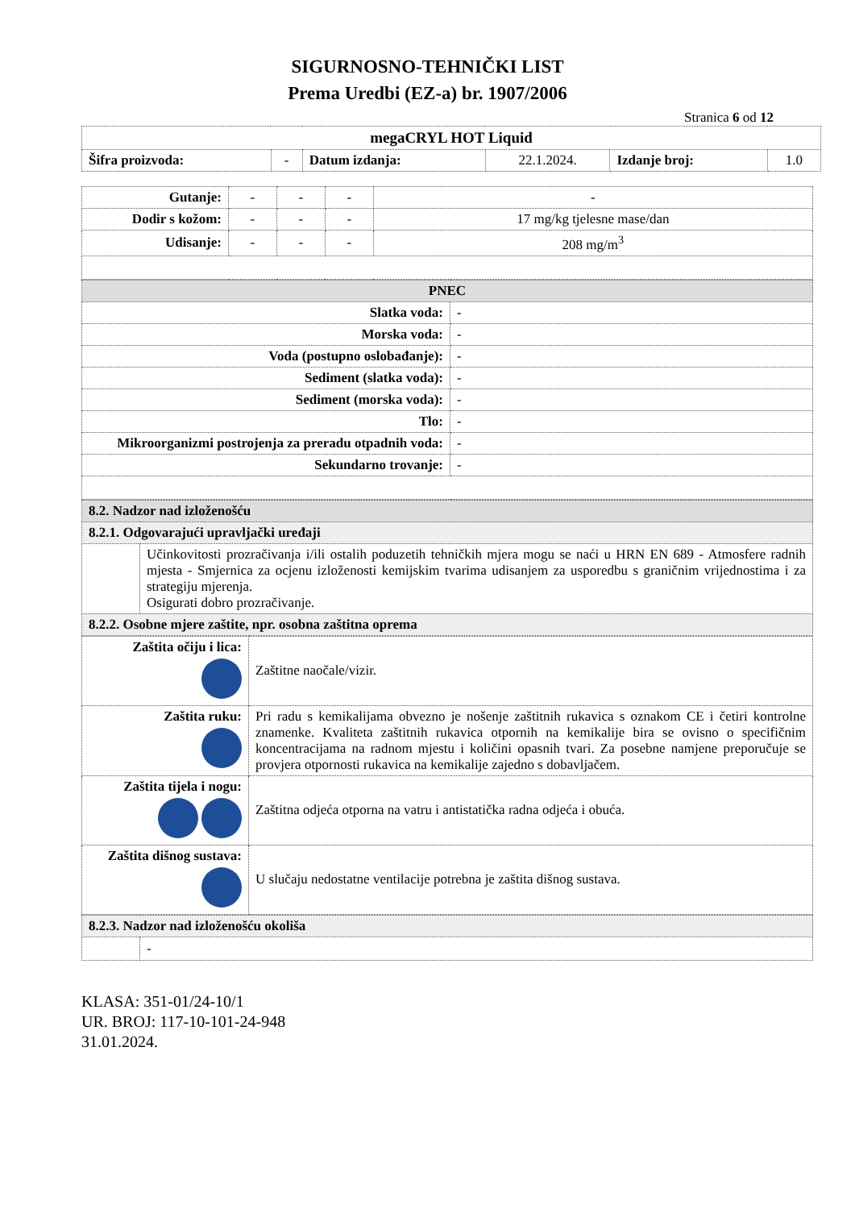SIGURNOSNO-TEHNIČKI LIST
Prema Uredbi (EZ-a) br. 1907/2006
Stranica 6 od 12
| megaCRYL HOT Liquid | | | | | |
| Šifra proizvoda: | - | Datum izdanja: | 22.1.2024. | Izdanje broj: | 1.0 |
| Gutanje: | - | - | - | - |
| Dodir s kožom: | - | - | - | 17 mg/kg tjelesne mase/dan |
| Udisanje: | - | - | - | 208 mg/m<sup>3</sup> |
| PNEC | |
| Slatka voda: | - |
| Morska voda: | - |
| Voda (postupno oslobađanje): | - |
| Sediment (slatka voda): | - |
| Sediment (morska voda): | - |
| Tlo: | - |
| Mikroorganizmi postrojenja za preradu otpadnih voda: | - |
| Sekundarno trovanje: | - |
| 8.2. Nadzor nad izloženošću | |
| 8.2.1. Odgovarajući upravljački uređaji | |
| | Učinkovitosti prozračivanja i/ili ostalih poduzetih tehničkih mjera mogu se naći u HRN EN 689 - Atmosfere radnih mjesta - Smjernica za ocjenu izloženosti kemijskim tvarima udisanjem za usporedbu s graničnim vrijednostima i za strategiju mjerenja. Osigurati dobro prozračivanje. |
| 8.2.2. Osobne mjere zaštite, npr. osobna zaštitna oprema | |
| Zaštita očiju i lica: | Zaštitne naočale/vizir. |
| Zaštita ruku: | Pri radu s kemikalijama obvezno je nošenje zaštitnih rukavica s oznakom CE i četiri kontrolne znamenke. Kvaliteta zaštitnih rukavica otpornih na kemikalije bira se ovisno o specifičnim koncentracijama na radnom mjestu i količini opasnih tvari. Za posebne namjene preporučuje se provjera otpornosti rukavica na kemikalije zajedno s dobavljačem. |
| Zaštita tijela i nogu: | Zaštitna odjeća otporna na vatru i antistatička radna odjeća i obuća. |
| Zaštita dišnog sustava: | U slučaju nedostatne ventilacije potrebna je zaštita dišnog sustava. |
| 8.2.3. Nadzor nad izloženošću okoliša | |
| | - |
KLASA: 351-01/24-10/1
UR. BROJ: 117-10-101-24-948
31.01.2024.